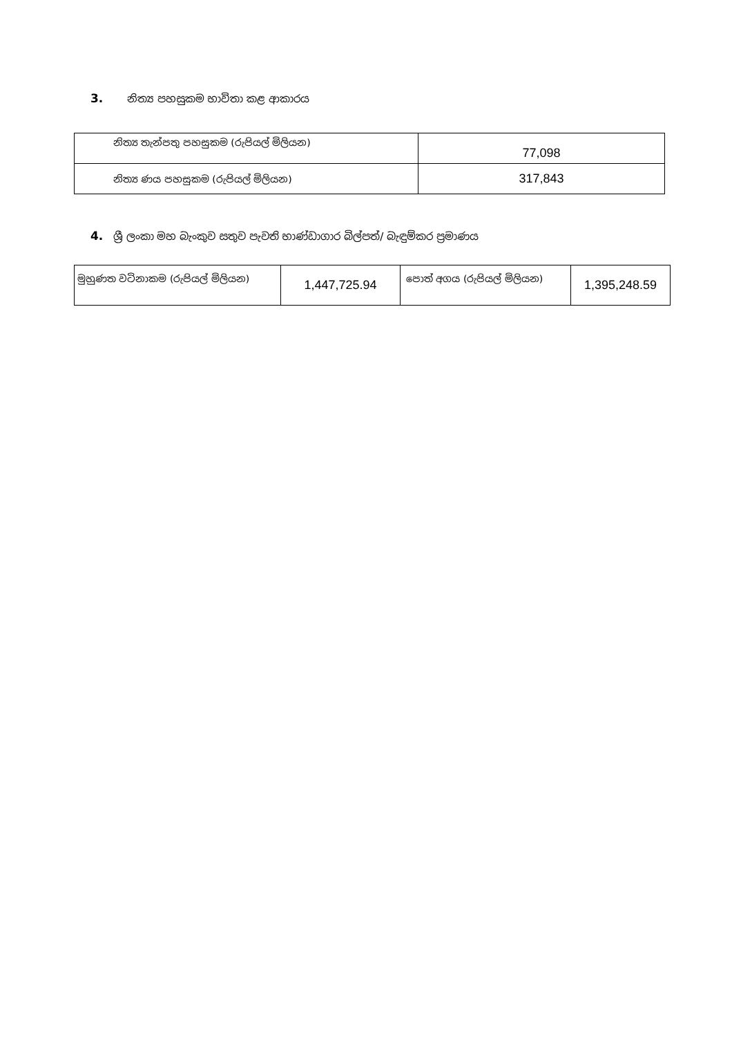3. නිත්‍ය පහසුකම භාවිතා කළ ආකාරය
| නිත්‍ය තැන්පතු පහසුකම (රුපියල් මිලියන) | 77,098 |
| නිත්‍ය ණය පහසුකම (රුපියල් මිලියන) | 317,843 |
4. ශ්‍රී ලංකා මහ බැංකුව සතුව පැවති භාණ්ඩාගාර බිල්පත්/ බැඳුම්කර ප්‍රමාණය
| මුහුණත වටිනාකම (රුපියල් මිලියන) | 1,447,725.94 | පොත් අගය (රුපියල් මිලියන) | 1,395,248.59 |